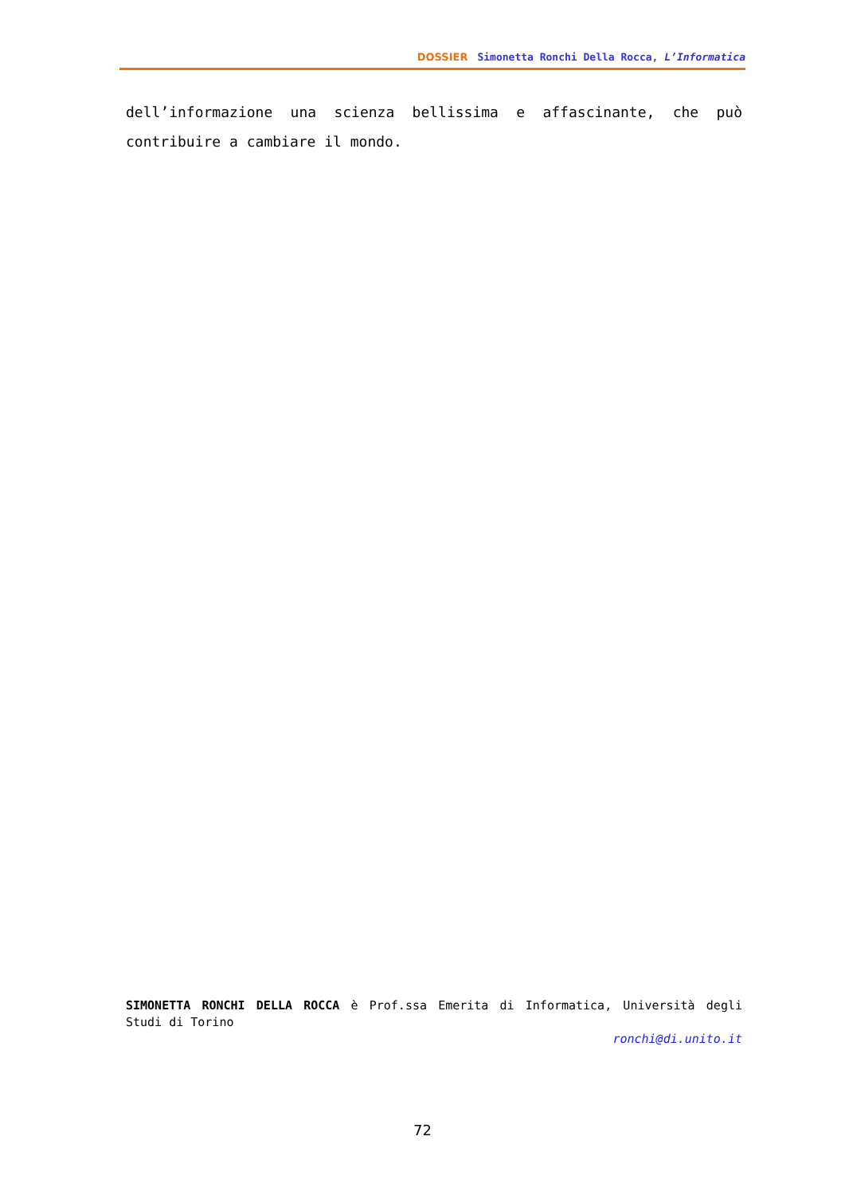DOSSIER Simonetta Ronchi Della Rocca, L’Informatica
dell’informazione una scienza bellissima e affascinante, che può contribuire a cambiare il mondo.
SIMONETTA RONCHI DELLA ROCCA è Prof.ssa Emerita di Informatica, Università degli Studi di Torino
ronchi@di.unito.it
72